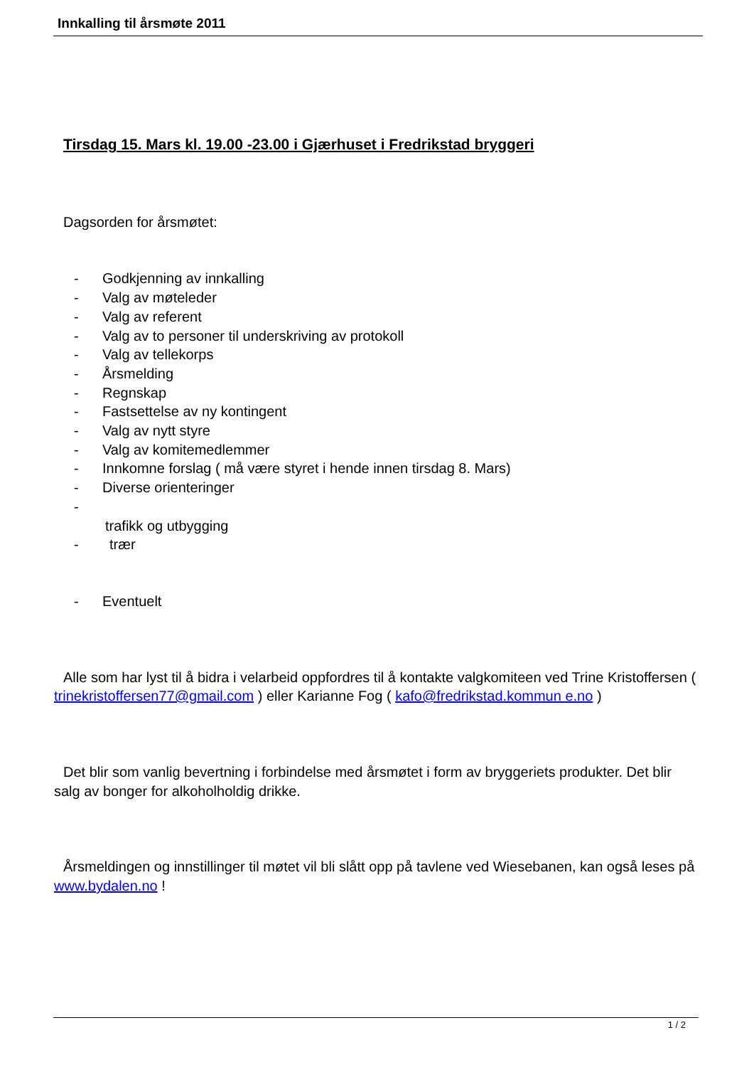Innkalling til årsmøte 2011
Tirsdag 15. Mars kl. 19.00 -23.00 i Gjærhuset i Fredrikstad bryggeri
Dagsorden for årsmøtet:
- Godkjenning av innkalling
- Valg av møteleder
- Valg av referent
- Valg av to personer til underskriving av protokoll
- Valg av tellekorps
- Årsmelding
- Regnskap
- Fastsettelse av ny kontingent
- Valg av nytt styre
- Valg av komitemedlemmer
- Innkomne forslag ( må være styret i hende innen tirsdag 8. Mars)
- Diverse orienteringer
-
trafikk og utbygging
- trær
- Eventuelt
Alle som har lyst til å bidra i velarbeid oppfordres til å kontakte valgkomiteen ved Trine Kristoffersen ( trinekristoffersen77@gmail.com ) eller Karianne Fog ( kafo@fredrikstad.kommun e.no )
Det blir som vanlig bevertning i forbindelse med årsmøtet i form av bryggeriets produkter. Det blir salg av bonger for alkoholholdig drikke.
Årsmeldingen og innstillinger til møtet vil bli slått opp på tavlene ved Wiesebanen, kan også leses på www.bydalen.no !
1 / 2